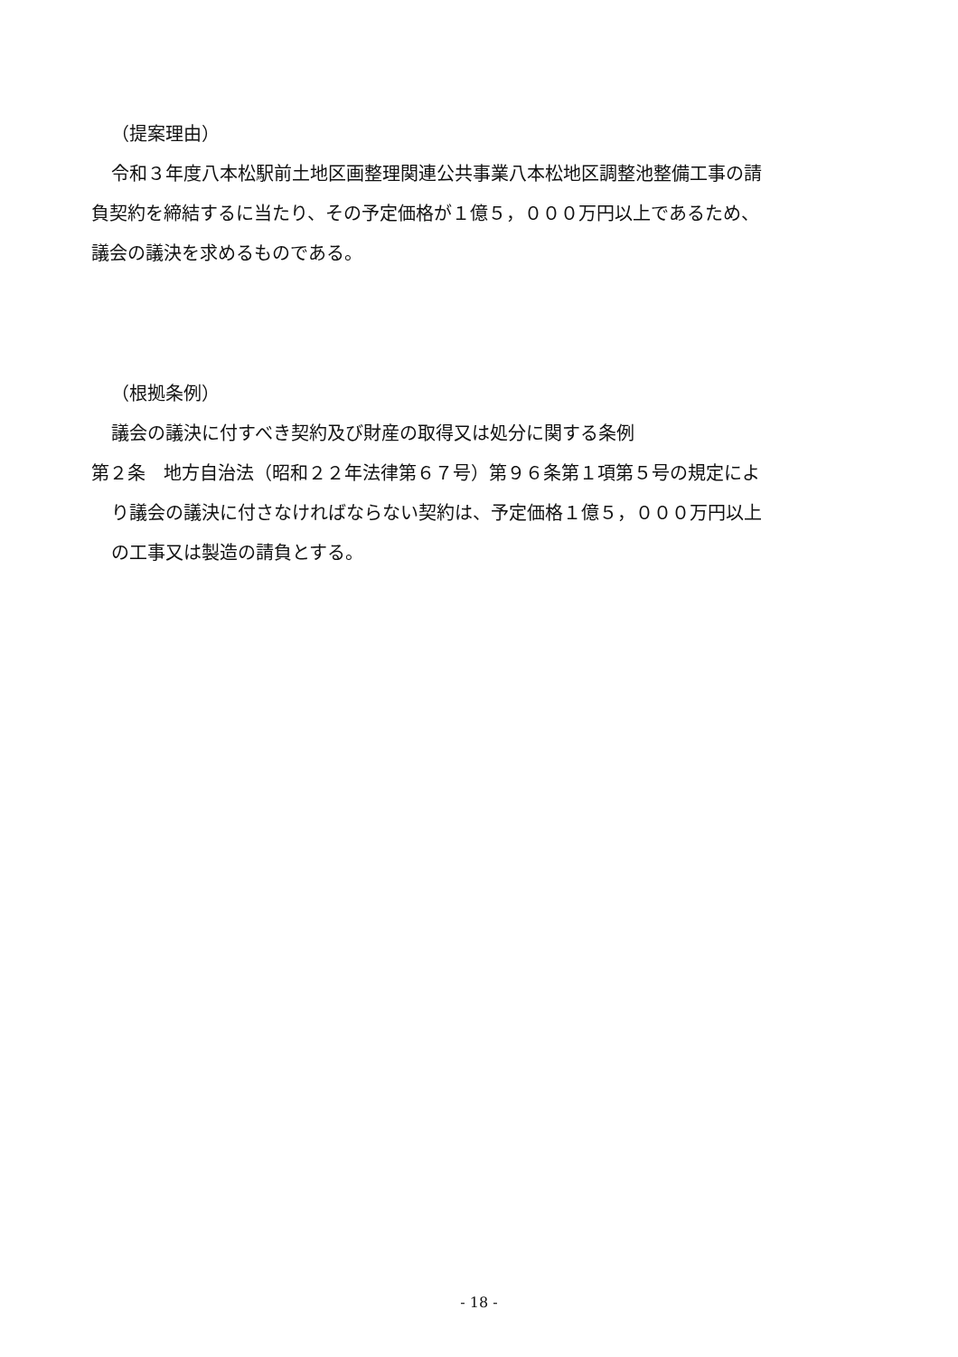（提案理由）
令和３年度八本松駅前土地区画整理関連公共事業八本松地区調整池整備工事の請
負契約を締結するに当たり、その予定価格が１億５，０００万円以上であるため、
議会の議決を求めるものである。
（根拠条例）
議会の議決に付すべき契約及び財産の取得又は処分に関する条例
第２条　地方自治法（昭和２２年法律第６７号）第９６条第１項第５号の規定によ
り議会の議決に付さなければならない契約は、予定価格１億５，０００万円以上
の工事又は製造の請負とする。
- 18 -